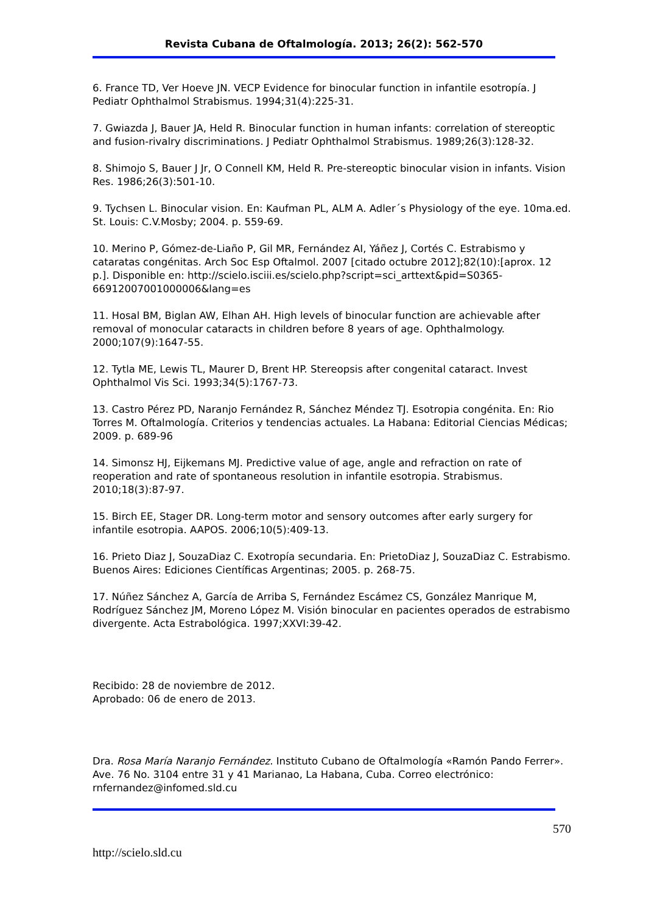Revista Cubana de Oftalmología. 2013; 26(2): 562-570
6. France TD, Ver Hoeve JN. VECP Evidence for binocular function in infantile esotropía. J Pediatr Ophthalmol Strabismus. 1994;31(4):225-31.
7. Gwiazda J, Bauer JA, Held R. Binocular function in human infants: correlation of stereoptic and fusion-rivalry discriminations. J Pediatr Ophthalmol Strabismus. 1989;26(3):128-32.
8. Shimojo S, Bauer J Jr, O Connell KM, Held R. Pre-stereoptic binocular vision in infants. Vision Res. 1986;26(3):501-10.
9. Tychsen L. Binocular vision. En: Kaufman PL, ALM A. Adler´s Physiology of the eye. 10ma.ed. St. Louis: C.V.Mosby; 2004. p. 559-69.
10. Merino P, Gómez-de-Liaño P, Gil MR, Fernández AI, Yáñez J, Cortés C. Estrabismo y cataratas congénitas. Arch Soc Esp Oftalmol. 2007 [citado octubre 2012];82(10):[aprox. 12 p.]. Disponible en: http://scielo.isciii.es/scielo.php?script=sci_arttext&pid=S0365-66912007001000006&lang=es
11. Hosal BM, Biglan AW, Elhan AH. High levels of binocular function are achievable after removal of monocular cataracts in children before 8 years of age. Ophthalmology. 2000;107(9):1647-55.
12. Tytla ME, Lewis TL, Maurer D, Brent HP. Stereopsis after congenital cataract. Invest Ophthalmol Vis Sci. 1993;34(5):1767-73.
13. Castro Pérez PD, Naranjo Fernández R, Sánchez Méndez TJ. Esotropia congénita. En: Rio Torres M. Oftalmología. Criterios y tendencias actuales. La Habana: Editorial Ciencias Médicas; 2009. p. 689-96
14. Simonsz HJ, Eijkemans MJ. Predictive value of age, angle and refraction on rate of reoperation and rate of spontaneous resolution in infantile esotropia. Strabismus. 2010;18(3):87-97.
15. Birch EE, Stager DR. Long-term motor and sensory outcomes after early surgery for infantile esotropia. AAPOS. 2006;10(5):409-13.
16. Prieto Diaz J, SouzaDiaz C. Exotropía secundaria. En: PrietoDiaz J, SouzaDiaz C. Estrabismo. Buenos Aires: Ediciones Científicas Argentinas; 2005. p. 268-75.
17. Núñez Sánchez A, García de Arriba S, Fernández Escámez CS, González Manrique M, Rodríguez Sánchez JM, Moreno López M. Visión binocular en pacientes operados de estrabismo divergente. Acta Estrabológica. 1997;XXVI:39-42.
Recibido: 28 de noviembre de 2012.
Aprobado: 06 de enero de 2013.
Dra. Rosa María Naranjo Fernández. Instituto Cubano de Oftalmología «Ramón Pando Ferrer». Ave. 76 No. 3104 entre 31 y 41 Marianao, La Habana, Cuba. Correo electrónico: rnfernandez@infomed.sld.cu
570
http://scielo.sld.cu